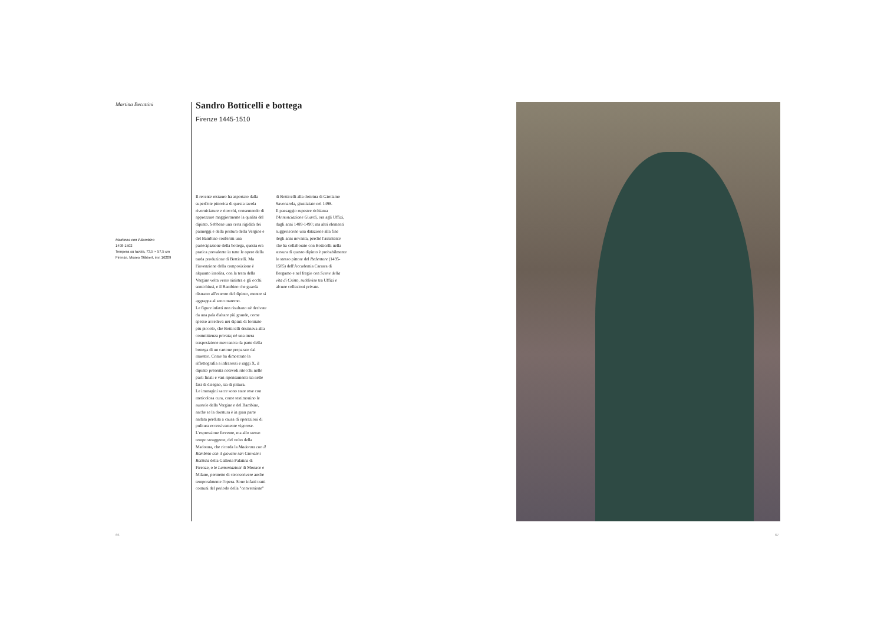Martina Becattini
Madonna con il Bambino
1498-1502
Tempera su tavola, 73,5 × 57,5 cm
Firenze, Museo Stibbert, inv. 16209
Sandro Botticelli e bottega
Firenze 1445-1510
Il recente restauro ha asportato dalla superficie pittorica di questa tavola riverniciature e ritocchi, consentendo di apprezzare maggiormente la qualità del dipinto. Sebbene una certa rigidità dei panneggi e della postura della Vergine e del Bambino confermi una partecipazione della bottega, questa era pratica prevalente in tutte le opere della tarda produzione di Botticelli. Ma l'invenzione della composizione è alquanto insolita, con la testa della Vergine volta verso sinistra e gli occhi semichiusi, e il Bambino che guarda distratto all'esterno del dipinto, mentre si aggrappa al seno materno.
Le figure infatti non risultano né derivate da una pala d'altare più grande, come spesso accedeva nei dipinti di formato più piccolo, che Botticelli destinava alla committenza privata; né una mera trasposizione meccanica da parte della bottega di un cartone preparato dal maestro. Come ha dimostrato la riflettografia a infrarossi e raggi X, il dipinto presenta notevoli ritocchi nelle parti finali e vari ripensamenti sia nelle fasi di disegno, sia di pittura.
Le immagini sacre sono state rese con meticolosa cura, come testimonino le aureole della Vergine e del Bambino, anche se la doratura è in gran parte andata perduta a causa di operazioni di pulitura eccessivamente vigorose.
L'espressione fervente, ma allo stesso tempo struggente, del volto della Madonna, che ricorda la Madonna con il Bambino con il giovane san Giovanni Battista della Galleria Palatina di Firenze, o le Lamentazioni di Monaco e Milano, permette di circoscrivere anche temporalmente l'opera. Sono infatti tratti comuni del periodo della "conversione"
di Botticelli alla dottrina di Girolamo Savonarola, giustiziato nel 1498.
Il paesaggio rupestre richiama l'Annunciazione Guardi, ora agli Uffizi, dagli anni 1489-1490; ma altri elementi suggeriscono una datazione alla fine degli anni novanta, perché l'assistente che ha collaborato con Botticelli nella stesura di questo dipinto è probabilmente lo stesso pittore del Redentore (1495-1505) dell'Accademia Carrara di Bergamo e nel fregio con Scene della vita di Cristo, suddiviso tra Uffizi e alcune collezioni private.
66 67